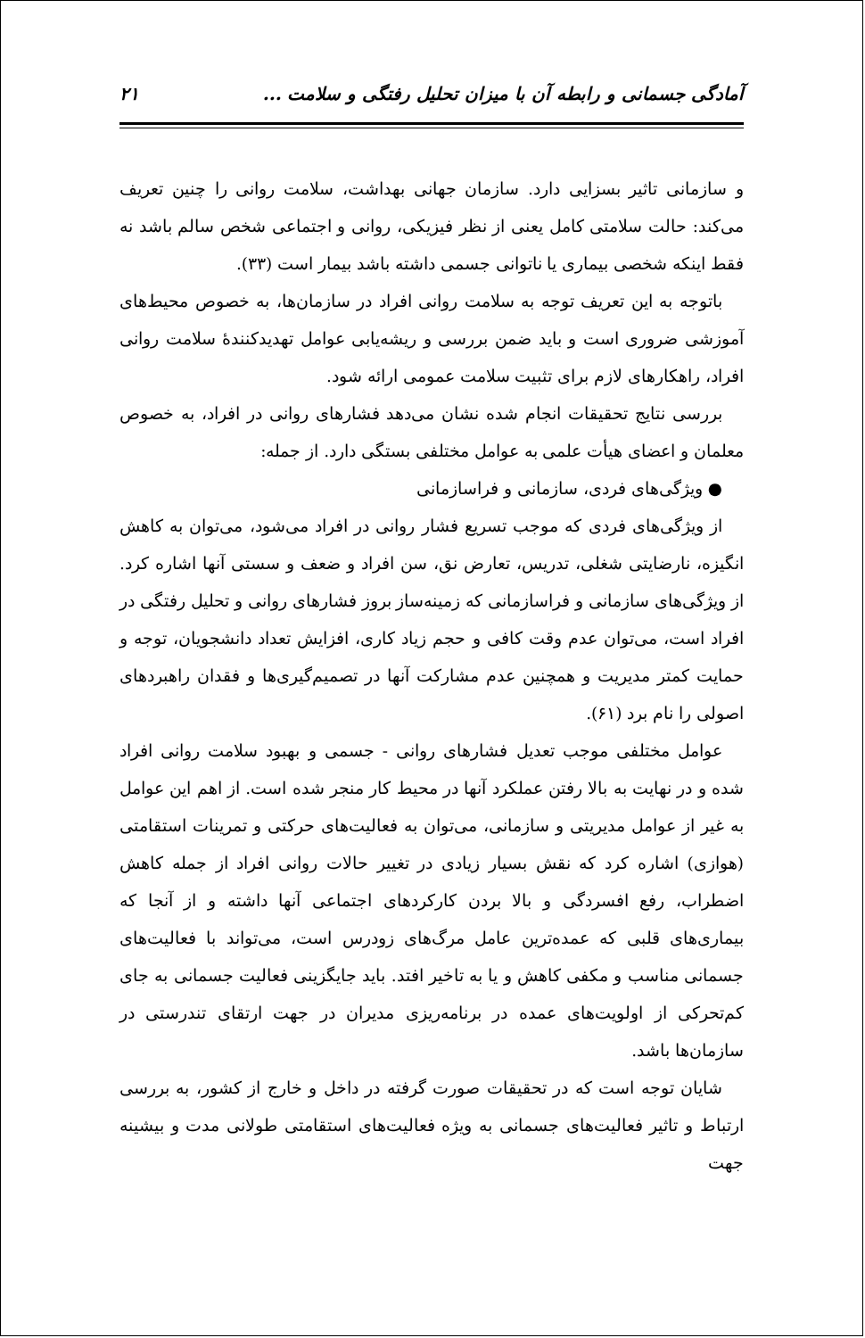آمادگی جسمانی و رابطه آن با میزان تحلیل رفتگی و سلامت ... ۲۱
و سازمانی تاثیر بسزایی دارد. سازمان جهانی بهداشت، سلامت روانی را چنین تعریف می‌کند: حالت سلامتی کامل یعنی از نظر فیزیکی، روانی و اجتماعی شخص سالم باشد نه فقط اینکه شخصی بیماری یا ناتوانی جسمی داشته باشد بیمار است (۳۳).
باتوجه به این تعریف توجه به سلامت روانی افراد در سازمان‌ها، به خصوص محیط‌های آموزشی ضروری است و باید ضمن بررسی و ریشه‌یابی عوامل تهدیدکنندهٔ سلامت روانی افراد، راهکارهای لازم برای تثبیت سلامت عمومی ارائه شود.
بررسی نتایج تحقیقات انجام شده نشان می‌دهد فشارهای روانی در افراد، به خصوص معلمان و اعضای هیأت علمی به عوامل مختلفی بستگی دارد. از جمله:
● ویژگی‌های فردی، سازمانی و فراسازمانی
از ویژگی‌های فردی که موجب تسریع فشار روانی در افراد می‌شود، می‌توان به کاهش انگیزه، نارضایتی شغلی، تدریس، تعارض نق، سن افراد و ضعف و سستی آنها اشاره کرد. از ویژگی‌های سازمانی و فراسازمانی که زمینه‌ساز بروز فشارهای روانی و تحلیل رفتگی در افراد است، می‌توان عدم وقت کافی و حجم زیاد کاری، افزایش تعداد دانشجویان، توجه و حمایت کمتر مدیریت و همچنین عدم مشارکت آنها در تصمیم‌گیری‌ها و فقدان راهبردهای اصولی را نام برد (۶۱).
عوامل مختلفی موجب تعدیل فشارهای روانی - جسمی و بهبود سلامت روانی افراد شده و در نهایت به بالا رفتن عملکرد آنها در محیط کار منجر شده است. از اهم این عوامل به غیر از عوامل مدیریتی و سازمانی، می‌توان به فعالیت‌های حرکتی و تمرینات استقامتی (هوازی) اشاره کرد که نقش بسیار زیادی در تغییر حالات روانی افراد از جمله کاهش اضطراب، رفع افسردگی و بالا بردن کارکردهای اجتماعی آنها داشته و از آنجا که بیماری‌های قلبی که عمده‌ترین عامل مرگ‌های زودرس است، می‌تواند با فعالیت‌های جسمانی مناسب و مکفی کاهش و یا به تاخیر افتد. باید جایگزینی فعالیت جسمانی به جای کم‌تحرکی از اولویت‌های عمده در برنامه‌ریزی مدیران در جهت ارتقای تندرستی در سازمان‌ها باشد.
شایان توجه است که در تحقیقات صورت گرفته در داخل و خارج از کشور، به بررسی ارتباط و تاثیر فعالیت‌های جسمانی به ویژه فعالیت‌های استقامتی طولانی مدت و بیشینه جهت